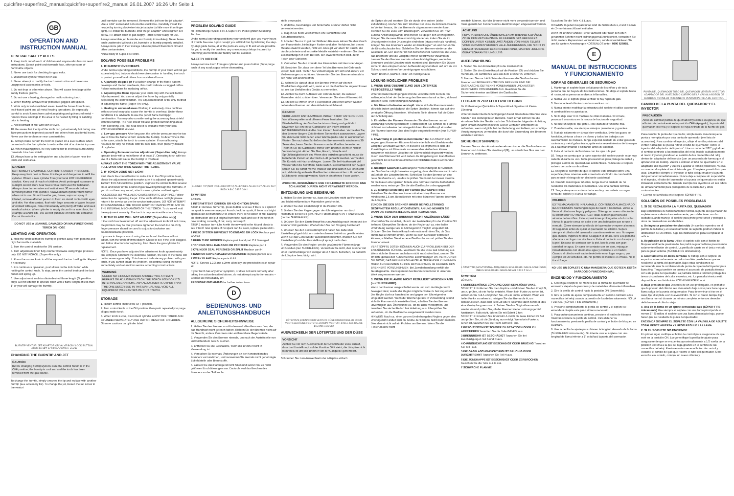quickfire+superfire2_manual:quickfire+superfire2_manual 26.01.2007 16:26 Uhr Seite 1
GB
OPERATION AND INSTRUCTION MANUAL
GENERAL SAFETY RULES
1. Keep torch out of reach of children and anyone who has not read instructions. Do not point torch towards face, other persons of flammable objects.
2. Never use torch for checking for gas leaks.
3. Disconnect cylinder when not in use.
4. Never attempt to modify the torch construction and never use unapproved accessories or fuels.
5. Do not drop or otherwise abuse. This will cause breakage at the safety fracture groove.
6. Do not use a leaking, damaged or malfunctioning torch.
7. When brazing, always wear protective goggles and gloves.
8. Work only in well-ventilated areas. Avoid the fumes from fluxes, lead-based paint and all metal heating operations. Be especially careful to avoid fumes from cadmium plating and galvanized metal – remove these coatings in the area to be heated by filing or sanding prior to heating.
9. Avoid contact of flux with skin or eyes.
10. Be aware that the tip of the torch can get extremely hot during use. Take precautions to protect yourself and others from accidental burns. Never use the torch on or near combustibles.
11. Always make certain the torch is placed on a level surface when connected to the fuel cylinder to reduce the risk of accidental top over.
12. When thawing pipes, be very careful not to overheat surrounding materials. Use heat shield.
13. Always have a fire extinguisher and a bucket of water near the torch and work area.
DANGER
EXTREMELY FLAMMABLE. CONTENTS UNDER PRESSURE. Keep away from heat or flame. It is illegal and dangerous to refill the cylinder. Obtain a new cylinder from your local ROTHENBERGER stockist. Keep out of reach of children. Avoid prolonged exposure to sunlight. Do not store near heat or in a room used for habitation. Always close burner valve and wait at least 30 seconds before removing burner from cylinder. Always detach cylinder from burner when not in use. Do not breathe gas, fumes, vapor or spray. If inhaled, remove affected person to fresh air. Avoid contact with eyes and skin. For skin contact, flush with large amounts of water. In case of contact with eyes, rinse immediately with plenty of water and seek medical advice. When cylinder is empty discard in a safe place, for example a landfill site, etc. Do not puncture or incinerate container. Do not throw in fire.
DO NOT USE A LEAKING, DAMAGED OR MALFUNCTIONING TORCH OR HOSE
LIGHTING AND OPERATION
1. Hold the torch so that the burntip is pointed away from persons and high flammable materials.
2. Turn the control knob to the ON position.
3. Turn adjustment knob fully counterclockwise using finger pressure only. DO NOT FORCE. (Super-Fire only.)
4. Press the control knob in all the way and the torch will ignite. Repeat if necessary.
5. For continuous operation, push down on the lock button while holding the control knob. To stop, press the control knob and the lock button will spring up.
6. Use adjustment knob to obtain desired flame length (Super-Fire only). Do not attempt to operate torch with a flame length of less than 1" or your will damage the burntip.
BURNTIP VENTURI JET ADAPTOR OR VALVE BODY LOCK BUTTON VENTURI SET SCREW CONTROL KNOB
CHANGING THE BURNTIP AND JET
CAUTION
Before changing burntips/jets be sure the control button is in the OFF position, the burntip is cool and and the torch has been removed from the gas source.
To change the burntip, simply unscrew the tip and replace with another burntip (see accessory list). To change the jet, loosen the set screw in the venturi
until burntube can be removed. Remove the jet from the jet adaptor*. Use a 7/32" socket and turn counter-clockwise. Carefully install the new jet by turning clockwise into jet adaptor (a little more than finger tight). Re-install the burntube onto the jet adaptor* and retighten set screw. Re-attach torch to gas supply. Torch is now ready for use.
Always assemble jet, burntube and burntip immediately. Never leave torch unattended without a jet, burntube or burntip properly installed. Always store jets in their storage tubes to protect them from dirt and other contaminates.
*Valve body in Super-Fire torch.
SOLVING POSSIBLE PROBLEMS
1. IF BURNTIP OVERHEATS
Under normal operating conditions, the burntip of your torch will not get excessively hot, but you should exercise caution in handling the torch to protect yourself and others from accidental burns.
a. A partially clogged jet If a sudden change in the flame pattern develops and the top overheats, this could indicate a clogged orifice. Follow instructions for replacing orifice.
b. Adjusting the flame Operate your torch only with the lock button fully depressed. You cannot adjust the flame by only partially depressing the control button. The adjustment knob is the only method of adjusting the flame (Super-Fire only).
c. Heating in enclosed areas Working in extremely close confines with your torch may also cause the burntip to overheat. Under these conditions it is advisable to use the pencil flame burntip/jet combination. You may also consider using the accessory heat shield with this burntip. The heat shield will also protect surrounding areas from scorching, etc. The heat shield is available from your local ROTHENBERGER stockist.
d. Low gas pressure After long use, the cylinder pressure may be too low to force the flame to burn outside the burntip. To determine is this is the case, attach the torch to a new cylinder. If normal burning resumes for only full minute with the new tank, then properly discard old cylinder.
e. Operating flame on too low adjustment (Super-Fire only) Always operate torch with a main flame of at least 1". Operating torch with too low of a flame will cause the burntip to overheat.
ALWAYS LIGHT THE TORCH WITH THE ADJUSTMENT VALVE FULL OPEN AND THEN ADJUST THE FLAME.
2. IF TORCH DOES NOT LIGHT
First check the control button to make it is in the ON position. Next, check the adjustment knob to make sure it is adjusted approximately 1/2 turn from full clockwise position. Depress the control button several times and listen for the sound of gas travelling through the burntube. If you do not hear any sound, attach a new cylinder and test again.
A CLOGGED JET WILL ALSO CAUSE ERRATIC LIGHTING. Follow instruction for replacing the jet. If the torch still does not light please return it for service as per the service instructions. DO NOT ATTEMPT TO DISASSEMBLE THE TORCH BODY OR TAMPER WITH ANY OF THE INTERNAL MECHANISMS OF THE TORCH. To do so will void the equipment warranty. The torch is only serviceable at our factory.
3. IF THE FLAME WILL NOT ADJUST (Super-Fire only)
If the torch has been turned off and the adjustment knob will not move, the problem may be that you have tightened the knob too far. Only finger pressure should be used to adjust to clockwise and counterclockwise positions.
If you are in the process of using the torch and the flame will not adjust, turn the torch off immediately. Check to see if the jet is clogged, and follow directions for replacing. Also check the gas cylinder for replacement.
NOTE: Once you have adjusted the adjustment knob approximately one complete turn from the clockwise position, the size of the flame will not increase appreciably. This does not indicate any problem with your torch. If you cannot locate the problem, discontinue using the torch immediately and return it for service according to instructions.
WARNING
UNDER NO CIRCUMSTANCES SHOULD YOU ATTEMPT REPAIRS OR ADJUSTMENTS ON THE TORCH BODY OR ITS INTERNAL MECHANISMS. ANY ADJUSTMENTS OTHER THAN THE ONE DESCRIBED IN THIS MANUAL WILL VOID ALL EQUIPMENT WARRANTIES ON THIS TORCH.
STORAGE
1. Return control knob to the OFF position.
2. Turn control knob to the ON position, then push repeatedly to purge all gas inside torch.
3. When torch is cool, disconnect cylinder and STORE TORCH AND CYLINDER SEPARATELY AND OUT OF REACH OF CHILDREN. Observe cautions on cylinder label.
PROBLEM SOLVING GUIDE
for Rothenberger Quick-Fire & Super-Fire Piezo Ignition Soldering Torches
Under normal operating conditions your torch will give you many hours of trouble free use. Upon receipt you will find that by following the step-by-step guide below, all of the parts are easy to fit and where possible for you to rectify the problem, any unnecessary delays incurred by returning your torch to our factory can be avoided.
SAFETY NOTICE
Always remove torch from gas cylinder and press button (G) to purge torch of any surplus gas before dismantling.
BURNER TIP (NOT INCLUDED WITH) ALLEN KEY ALLEN KEY ALLEN KEY BODY A B C D E F G H I
SYMPTOM
ACTION
1 INTERMITTENT IGNITION OR NO IGNITION SPARK
STEP 1: Remove burner tip, press button G to see if there is a spark if no spark is seen remove part A and check for spark, if there is a bright spark clean out burn tube A to ensure there is no solder or flux causing an obstruction and put original burn tube back and see if the torch in now working correctly, if not, carry out step 2:
STEP 2 replace burn tube A with the new unit in the kit and check to see if torch now sparks. If no spark can be seen, replace piezo unit F.
2 PIEZO SYSTEM DIFFICULT TO ENGAGE OR LOCK Replace part G/D/E/F
3 BURN TUBE BROKEN Replace part A and part C if Damaged
4 "O" RING SEAL DAMAGED OR PERISHED Replace part I
5 CYLINDER SEAL PERISHED OR SPLIT Replace part H
6 IGNITION CUP DAMAGED OR CRACKED Replace parts B & C
7 WEAK FLAME Replace parts K & L
NOTE: Screws 1,2,3 and a 2mm allen key are provided in each repair kit.
If your torch has any other symptom, or does not work correctly after taking the action described above, do not attempt any further repairs – Contact us immediately on:
FREEFONE 0800 626985 for further instructions.
D
BEDIENUNGS- UND ANLEITUNGSHANDBUCH
ALLGEMEINE SICHERHEITSHINWEISE
1. Halten Sie den Brenner von Kindern und allen Personen fern, die das Handbuch nicht gelesen haben. Richten Sie den Brenner nicht auf Ihr Gesicht, andere Personen oder entflammbare Gegenstände.
2. Verwenden Sie den Brenner niemals, um nach der Austrittstelle von entweichendem Gas zu suchen.
3. Entfernen Sie die Gasflasche, wenn der Brenner nicht in Verwendung ist.
4. Versuchen Sie niemals, Änderungen an der Konstruktion des Brenners vorzunehmen, und verwenden Sie niemals nicht genehmigte Zubehörteile oder Brennstoffe.
5. Lassen Sie das Hartlötgerät nicht fallen und setzen Sie es nicht größeren Erschütterungen aus. Dadurch wird das Brechen des Brenners an der Sollbruch-
stelle verursacht.
6. Undichte, beschädigte und fehlerhafte Brenner dürfen nicht verwendet werden.
7. Tragen Sie beim Löten immer eine Schutzbrille und Schutzhandschuhe.
8. Arbeiten Sie nur in gut durchlüfteten Räumen. Atmen Sie den Rauch von Flussmitteln, bleihaltigen Farben und allen Verfahren, bei denen Metalle erwärmt werden, nicht ein. Dies gilt vor allem für Rauch, der durch cadmierte und verzinkte Metalle entsteht – entfernen Sie diese Beschichtungen in dem Bereich, der erwärmt werden wird, durch Feilen oder Schleifen.
9. Vermeiden Sie den Kontakt des Flussmittels mit Haut oder Augen.
10. Beachten Sie, dass der obere Teil des Brenners bei Gebrauch extrem heiß wird. Treffen Sie Vorkehrungen, um sich und andere vor Verbrennungen zu schützen. Verwenden Sie den Brenner niemals in der Nähe von Brennstoffen.
11. Achten Sie darauf, dass der Brenner immer auf ebenen Oberflächen abgestellt wird, wenn er an die Gasflasche angeschlossen ist, um das Umfallen des Geräts zu vermeiden.
12. Achten Sie beim Auftauen von Rohren darauf, die äußeren Materialien nicht zu überhitzen. Verwenden Sie einen Wärmeschild.
13. Stellen Sie immer einen Feuerlöscher und einen Eimer Wasser neben dem Brenner und dem Arbeitsbereich bereit.
GEFAHR
SEHR LEICHT ENTFLAMMBAR. INHALT STEHT UNTER DRUCK. Von Wärmequellen und offenem Feuer fernhalten. Die Wiederbefüllung der Gasflasche ist unzulässig und gefährlich. Erwerben Sie eine neue Gasflasche von Ihrem örtlichen ROTHENBERGER-Händler. Von Kindern fernhalten. Vermeiden Sie, den Brenner längere Zeit direktem Sonnenlicht auszusetzen. Lagern Sie den Gerät nicht neben einer Wärmequelle oder in Wohnräumen. Warten Sie nach dem Schließen des Brennerventils mindestens 30 Sekunden, bevor Sie den Brenner von der Gasflasche entfernen. Trennen Sie die Gasflasche immer vom Brenner, wenn er nicht in Verwendung ist. Atmen Sie Gas, Rauch, Dämpfe und Sprühflüssigkeit nicht ein. Wenn dies trotzdem geschieht, muss die betreffende Person an die frische Luft gebracht werden. Vermeiden Sie Kontakt mit Haut und Augen. Lassen Sie bei Hautkontakt viel Wasser über die betroffene Stelle laufen. Bei Kontakt mit den Augen spülen Sie sie sofort mit viel Wasser aus und suchen Sie einen Arzt auf. Vollständig entleerte Gasflaschen müssen sicher z. B. auf einer Mülldeponie entsorgt werden. Nicht in ein offenes Feuer werfen.
UNDICHTE, BESCHÄDIGTE UND FEHLERHAFTE BRENNER UND SCHLÄUCHE DÜRFEN NICHT VERWENDET WERDEN.
ENTZÜNDUNG UND BEDIENUNG
1. Halten Sie den Brenner so, dass die Lötspitze nicht auf Personen und leicht entflammbare Materialien gerichtet ist.
2. Drehen Sie den Einstellknopf in die Position ON.
3. Drehen Sie den Regler gegen den Uhrzeigersinn nur durch Handdruck so weit es geht. NICHT übermässig KRAFT ANWENDEN (nur bei SUPER-FIRE).
4. Drücken Sie den Einstellknopf bis zum Anschlag nach innen und der Brenner wird gezündet. Wiederholen Sie den Vorgang bei Bedarf.
5. Drücken Sie den Feststellknopf und halten Sie dabei den Einstellknopf gedrückt, um unterbrochenen Betrieb zu gewährleisten. Wenn Sie das Gerät wieder ausschalten möchten, drücken Sie den Einstellknopf und der Feststellknopf springt nach oben.
6. Verwenden Sie den Regler, um die gewünschte Flammenlänge einzustellen (nur SUPER-FIRE). Versuchen Sie nicht, den Brenner mit einer Flammenlänge von weniger als 2,6 cm zu betreiben, da dadurch die Lötspitze beschädigt wird.
LÖTSPITZE BRENNROHR VENTURI DÜSE DRUCKREGLER ODER VENTILGEHÄUSE FESTSTELLKNOPF VENTURI-STELL-SCHRAUBE EINSTELLKNOPF
AUSWECHSELN DER LÖTSPITZE UND DER DÜSE
VORSICHT
Achten Sie vor dem Auswechseln der Lötspitze/der Düse darauf, dass der Einstellknopf auf der Position OFF steht, die Lötspitze nicht mehr heiß ist und der Brenner von der Gasquelle getrennt ist.
Schrauben Sie zum Auswechseln der Lötspitze einfach
die Spitze ab und ersetzen Sie sie durch eine andere (siehe Zubehörliste). Drehen Sie zum Wechsel der Düse die Einstellschraube im Venturi heraus, bis das Brennrohr abgenommen werden kann. Trennen Sie die Düse vom Druckregler*. Verwenden Sie ein 7/32"-Europa-Anschlussgewinde und drehen Sie gegen den Uhrzeigersinn. Bringen Sie die neue Düse vorsichtig wieder an, indem Sie sie im Uhrzeigersinn in den Druckregler eindrehen (etwas mehr als handfest). Bringen Sie das Brennrohr wieder am Druckregler* an und ziehen Sie die Einstellschraube fest. Schließen Sie den Brenner wieder an die Gasquelle an. Der Brenner ist nun betriebsbereit. Setzen Sie die Düse, das Brennrohr und die Lötspitze immer sofort wieder zusammen. Lassen Sie den Brenner niemals unbeaufsichtigt liegen, wenn das Brennrohr und die Lötspitze nicht montiert sind. Bewahren Sie Düsen immer in den entsprechenden Aufbewahrungsbehältern auf, um sie vor Schmutz und anderen Verunreinigungen zu schützen.
*Beim Brenner „SUPER-FIRE" ein Ventilgehäuse
LÖSUNG MÖGLICHER PROBLEME
1. WENN EINE ÜBERHITZUNG DER LÖTSPITZE FESTGESTELLT WIRD
Unter normalen Bedingungen wird die Lötspitze nicht zu heiß. Sie sollten jedoch bei der Bedienung des Brenners darauf achten, sich und anderen keine Verbrennungen zuzufügen.
a. Die Düse ist teilweise verstopft. Wenn sich die Flammenstruktur plötzlich ändert und dadurch die Spitze überhitzt, könnte das auf eine verstopfte Öffnung hinweisen. Wechseln Sie in diesem Fall die Düse laut Anleitung aus.
b. Einstellen der Flamme Verwenden Sie den Brenner nur mit vollständig heruntergedrücktem Feststellknopf. Sie können die Flamme nicht mit nur teilweise heruntergedrücktem Feststellknopf einstellen. Die Flamme kann nur über den Regler eingestellt werden (nur SUPER-FIRE).
c. Erwärmung in geschlossenen Räumen Bei der Arbeit in sehr engen, geschlossenen Räumen könnte ebenfalls ein Überhitzen der Lötspitze verursacht werden. In diesem Fall empfiehlt es sich, die Punktlötspitze mit Düsensatz zu verwenden. Außerdem könnte zusammen mit dieser Lötspitze ein Wärmeschild eingesetzt werden. Durch den Wärmeschild wird zudem die Umgebung vor Brandflecken geschützt. Er ist bei Ihrem örtlichen ROTHENBERGER-Fachhändler erhältlich.
d. Niedriger Gasdruck Nach längerer Verwendung ist der Druck in der Gasflasche möglicherweise so gering, dass die Flamme nicht mehr außerhalb der Lötspitze brennt. Schließen Sie den Brenner an eine neue Gasflasche an, um das zu prüfen. Wenn mit der neuen Flasche für die Dauer einer ganzen Minute eine normale Flamme beibehalten werden kann, entsorgen Sie die alte Gasflasche ordnungsgemäß.
e. Zu niedrige Einstellung der Flamme (nur SUPER-FIRE) Betreiben Sie den Brenner immer mit einer Hauptflamme von mindestens 2,5 cm. Beim Betrieb mit einer kürzeren Flamme überhitzt die Lötspitze.
ZÜNDEN SIE DEN BRENNER IMMER BEI VOLLSTÄNDIG GEÖFFNETEM REGULATIONSVENTIL AN UND NEHMEN SIE DANN DIE FEINEINSTELLUNG DER FLAMME VOR.
2. WENN SICH DER BRENNER NICHT ANZÜNDEN LÄSST
Überprüfen Sie zunächst, ob sich der Feststellknopf in der Position ON befindet. Überprüfen Sie dann, ob der Regler auf ca. eine halbe Umdrehung weniger als im Uhrzeigersinn möglich eingestellt ist. Drücken Sie den Feststellknopf mehrmals und hören Sie, ob Gas durch das Brennrohr strömt. Wenn Sie kein Geräusch feststellen können, schließen Sie eine neue Gasflasche an und prüfen Sie den Brenner erneut.
VERSTOPFTE DÜSEN KÖNNEN AUCH ZU PROBLEMEN BEI DER ENTZÜNDUNG FÜHREN. Wechseln Sie die Düse laut Anleitung aus. Wenn sich der Brenner auch dann nicht entzünden lässt, senden Sie ihn bitte gemäß den Kundenservice-Bestimmungen ein. VERSUCHEN SIE NICHT, DAS BRENNERGEHÄUSE AUSEINANDER ZU NEHMEN ODER ÄNDERUNGEN AN DEN MECHANISMEN IM INNEREN DES BRENNERS VORZUNEHMEN. Bei Zuwiderhandlung verfällt die Gerätegarantie. Die Reparatur des Brenners kann nur in unserem Werk vorgenommen werden.
3. WENN DIE FLAMME NICHT REGULIERT WERDEN KANN (nur SUPER-FIRE)
Wenn der Brenner ausgeschaltet wurde und sich der Regler nicht bewegen lässt, wurde der Regler möglicherweise zu fest zugedreht. Der Regler darf nur handfest im und gegen den Uhrzeigersinn eingestellt werden. Wenn der Brenner gerade in Verwendung ist und sich die Flamme nicht einstellen lässt, schalten Sie den Brenner unverzüglich aus. Überprüfen Sie, ob die Düse verstopft ist, und tauschen Sie sie bei Bedarf laut Anleitung aus. Überprüfen Sie außerdem, ob die Gasflasche ausgetauscht werden muss.
HINWEIS: Nach ca. einer ganzen Umdrehung des Reglers gegen den Uhrzeigersinn ändert sich die Größe der Flamme nicht mehr merklich. Dies deutet nicht auf ein Problem am Brenner. Wenn Sie die Fehlerursache nicht
ermitteln können, darf der Brenner nicht mehr verwendet werden und muss gemäß den Kundenservice-Bestimmungen eingesendet werden.
ACHTUNG
REPARATUREN UND ÄNDERUNGEN AM BRENNERGEHÄUSE ODER DEN MECHANISMEN IM INNEREN DES BRENNERS DÜRFEN UNTER KEINEN UMSTÄNDEN VON IHNEN SELBST VORGENOMMEN WERDEN. ALLE ÄNDERUNGEN, DIE NICHT IN DIESEM HANDBUCH BESCHRIEBEN SIND, MACHEN JEGLICHE GERÄTEGARANTIE UNGÜLTIG.
AUFBEWAHRUNG
1. Stellen Sie den Einstellknopf in die Position OFF.
2. Stellen Sie den Einstellknopf auf die Position ON und drücken Sie mehrmals, um sämtliches Gas aus dem Brenner zu entfernen.
3. Trennen Sie nach Abkühlen des Brenners die Gasflasche vom Brenner und BEWAHREN SIE DEN BRENNER UND DIE GASFLASCHE GETRENNT VONEINANDER UND AUSSER REICHWEITE VON KINDERN AUF. Beachten Sie die Sicherheitshinweise am Etikett der Gasflasche.
LEITFADEN ZUR FEHLERBEHEBUNG
für Rothenberger Quick-Fire & Super-Fire-Lötgeräte mit Piezo-Zündung
Unter normalen Betriebsbedingungen bietet Ihnen dieser Brenner viele Stunden des störungsfreien Betriebs. Nach Erhalt können Sie die einzelnen Teile des Geräts nach den Schritten der folgenden Anleitung ganz einfach zusammensetzen. Dieser Leitfaden unterstützt Sie außerdem, wenn möglich, bei der Behebung von Fehlern, um unnötige Verzögerungen zu vermeiden, die durch die Einsendung des Brenners entstehen könnten.
SICHERHEITSHINWEIS
Trennen Sie vor dem Auseinandernehmen immer die Gasflasche vom Brenner und drücken Sie den Knopf (G), um sämtliches Gas aus dem Brenner zu entfernen.
LÖTSPITZE (NICHT ENTHALTEN) INBUS-SCHLÜSSEL INBUS-SCHLÜSSEL INBUS-SCHLÜSSEL GEHÄUSE A B C D E F G H I
SYMPTOM
LÖSUNG
1 UNREGELMÄßIGE ZÜNDUNG ODER KEIN ZÜNDFUNKE.
SCHRITT 1: Entfernen Sie die Lötspitze und drücken Sie den Knopf G, um zu prüfen, ob ein Funke entsteht. Wenn kein Funke zu sehen ist, entfernen Sie Teil A und prüfen Sie, ob ein Funke entsteht. Wenn ein heller Funke zu sehen ist, reinigen Sie das Brennrohr A, um sicherzustellen, dass sich kein Lot oder Flussmittel darin befindet, das eine Verstopfung verursacht. Setzen Sie das Originalbrennerrohr wieder ein und prüfen Sie, ob der Brenner wieder ordnungsgemäß funktioniert. Falls nicht, fahren Sie mit Schritt 2 fort:
SCHRITT 2: Ersetzen Sie Brennrohr A durch die neue Einheit im Set und prüfen Sie, ob die Zündung nun erfolgt. Wenn kein Funke zu sehen ist, tauschen Sie die Piezo-Einheit F aus.
2 PIEZO-SYSTEM IST SCHWER ZU BETÄTIGEN ODER ZU ARRETIEREN Tauschen Sie die Teile G/D/E/F aus.
3 BRENNROHR IST BESCHÄDIGT Tauschen Sie bei Beschädigungen Teil A und C aus.
4 O-RINGDICHTUNG IST BESCHÄDIGT ODER BRÜCHIG Tauschen Sie Teil I aus.
5 DIE GASFLASCHENDICHTUNG IST BRÜCHIG ODER DURCHTRENNT Tauschen Sie Teil H aus.
6 DIE ZÜNDKAPPE IST BESCHÄDIGT ODER ZERBROCHEN Tauschen Sie die Teile B & C aus.
7 SCHWACHE FLAMME
Tauschen Sie die Teile K & L aus.
HINWEIS: In jedem Reparaturset sind die Schrauben 1, 2 und 3 sowie ein 2-mm-Inbusschlüssel enthalten.
Wenn Ihr Brenner andere Fehler aufweist oder nach den oben genannten Schritten nicht ordnungsgemäß funktioniert, versuchen Sie nicht, weitere Reparaturen vorzunehmen, sondern kontaktieren Sie uns für weitere Anweisungen KOSTENLOS unter: 0800 626985.
E
MANUAL DE INSTRUCCIONES Y FUNCIONAMIENTO
NORMAS GENERALES DE SEGURIDAD
1. Mantenga el soplete lejos del alcance de los niños y de toda persona que no haya leído las instrucciones. No dirija el soplete hacia el rostro, otras personas u objetos inflamables.
2. Nunca use el soplete para verificar si hay fugas de gas.
3. Desconecte el cilindro cuando no esté en uso.
4. Nunca intente modificar la estructura del soplete ni utilice accesorios ni combustibles no aprobados.
5. No lo deje caer ni lo maltrate de otras maneras. Si lo hace, provocará una rotura en la ranura de fractura de seguridad.
6. No use un soplete que gotee, esté dañado o funcione mal.
7. Cuando suelde, use siempre anteojos protectores y guantes.
8. Trabaje solamente en áreas bien ventiladas. Evite los gases de fundición, pinturas a base de plomo y todos los trabajos con calentamiento de metales. Tenga especial cuidado de evitar gases de cadmiado y metal galvanizado; quite estos revestimientos del área que va a calentar limando o soldando antes de calentar.
9. Evite el contacto del fundente con los ojos o la piel.
10. Tenga en cuenta que la parte superior del soplete puede estar muy caliente durante su uso. Tome precauciones para protegerse usted y proteger a otros de quemaduras accidentales. Nunca use el soplete sobre o cerca de combustibles.
11. Asegúrese siempre de que el soplete esté ubicado sobre una superficie plana mientras esté conectado al cilindro de combustible para reducir el riesgo de un desborde accidental.
12. Cuando descongele tuberías, tenga mucho cuidado de no recalentar los materiales circundantes. Use una pantalla térmica.
13. Tenga siempre un extintor de incendio y una cubeta con agua cerca del soplete y el área de trabajo.
PELIGRO
EXTREMADAMENTE INFLAMABLE. CONTENIDO ALMACENADO BAJO PRESIÓN. Manténgalo lejos del calor o las llamas. Volver a llenar el cilindro es ilegal y peligroso. Obtenga un nuevo cilindro de su distribuidor ROTHENBERGER local. Manténgalo fuera del alcance de los niños. Evite exposiciones prolongadas a la luz solar. Nunca lo guarde cerca del calor o en una habitación que se use a menudo. Cierre siempre la válvula del quemador y espere al menos 30 segundos antes de quitar el quemador del cilindro. Separe siempre el cilindro del quemador cuando no esté en uso. No aspire gas, humos, vapores ni rocío. Si alguien lo inhala, lleve a la persona afectada a un lugar con aire fresco. Evite el contacto con los ojos y la piel. En caso de contacto con la piel, lave la zona con gran cantidad de agua. En caso de contacto con los ojos, enjuague inmediatamente con abundante agua y consulte a un médico. Cuando el cilindro esté vacío deséchelo en un lugar seguro, por ejemplo en un vertedero, etc. No perfore ni incinere el envase. No lo tire al fuego.
NO USE UN SOPLETE O UNA MANGUERA QUE GOTEEN, ESTÉN DAÑADOS O FUNCIONEN MAL
ENCENDIDO Y FUNCIONAMIENTO
1. Sostenga el soplete de manera que la punta del quemador se encuentre alejada de personas y de materiales altamente inflamables.
2. Gire la perilla de control hacia la posición ON (Encendido).
3. Gire la perilla de ajuste completamente en sentido contrario a las manecillas del reloj usando la presión de los dedos solamente. NO LA FUERCE. (SÚPER-FIRE únicamente.)
4. Presione completamente la perilla de control y el soplete se encenderá. Repita este paso si fuera necesario.
5. Para un funcionamiento continuo, presione el botón de bloqueo mientras sostiene la perilla de control. Para detener su funcionamiento, presione la perilla de control y el botón de bloqueo se levantará.
6. Use la perilla de ajuste para obtener la longitud deseada de la llama (SÚPER-FIRE únicamente). No intente usar el soplete con una longitud de llama inferior a 1" o dañará la punta del quemador.
PUNTA DEL QUEMADOR TUBO DEL QUEMADOR VENTURI INYECTOR ADAPTADOR DEL INYECTOR O CUERPO DE LA VÁLVULA BOTÓN DE BLOQUEO TORNILLO PRISIONERO VENTURI PERILLA DE CONTROL
CAMBIO DE LA PUNTA DEL QUEMADOR Y EL INYECTOR
PRECAUCIÓN
Antes de cambiar puntas de quemador/inyectores asegúrese de que el botón de control esté en la posición OFF (Apagado), la punta del quemador esté fría y el soplete se haya retirado de la fuente de gas.
Para cambiar la punta del quemador, simplemente desenrosque la punta y reemplácela por otra punta de quemador (ver lista de accesorios). Para cambiar el inyector, afloje el tornillo prisionero del venturi hasta que se pueda retirar el tubo del quemador. Retire el inyector del adaptador del inyector*. Use un cubo de 7/32" y gírelo en el sentido contrario a las manecillas del reloj. Instale cuidadosamente el nuevo inyector girando en el sentido de las manecillas del reloj dentro del adaptador del inyector (con un poco más de fuerza que al apretar con los dedos). Vuelva a colocar el tubo del quemador en el adaptador del inyector* y vuelva a ajustar el tornillo prisionero. Vuelva a conectar el soplete al suministro de gas. El soplete ya está listo para usar. Ensamble siempre el inyector, el tubo del quemador y la punta del quemador inmediatamente. Nunca deje el soplete sin supervisión si el inyector, el tubo del quemador o la punta del quemador no están instalados correctamente. Guarde siempre los inyectores en sus tubos de almacenamiento para protegerlos de la suciedad y otros contaminantes.
* Cuerpo de la válvula en el soplete SÚPER-FIRE.
SOLUCIÓN DE POSIBLES PROBLEMAS
1. SI SE RECALIENTA LA PUNTA DEL QUEMADOR
Bajo condiciones de funcionamiento normal, la punta del quemador del soplete no se calentará excesivamente, pero debe tener mucho cuidado cuando maneje el soplete para protegerse usted y proteger a otros de quemaduras accidentales.
a. Un inyector parcialmente obstruido Un cambio repentino en el patrón de la llama y el recalentamiento de la punta podrían indicar la obstrucción de un orificio. Siga las instrucciones para reemplazar el orificio.
b. Regulación de la llama Utilice el soplete sólo con el botón de bloqueo totalmente presionado. No podrá regular la llama presionando solamente el botón de control. La perilla de ajuste es el único método para regular la llama (SÚPER-FIRE únicamente).
c. Calentamiento en áreas cerradas Si trabaja con el soplete en espacios extremadamente cerrados también puede hacer que se recaliente la punta del quemador. Bajo estas condiciones se recomienda usar la combinación de punta del quemador/inyector para llama fina. Tenga también en cuenta el accesorio de pantalla térmica con esta punta del quemador. La pantalla térmica también protege las áreas circundantes del calor excesivo, etc. La pantalla térmica está disponible en su distribuidor ROTHENBERGER local.
d. Baja presión de gas Después de un uso prolongado, es probable que la presión del cilindro sea demasiado baja como para hacer que la llama salga de la punta del quemador. Para determinar si ése es el caso, fije el soplete a un nuevo cilindro. Si con el nuevo tanque logra una llama normal durante un minuto completo, entonces deseche debidamente el cilindro viejo.
e. Uso de la llama en un ajuste demasiado bajo (SÚPER-FIRE únicamente) Use siempre el soplete con una llama principal de al menos 1". Si utiliza el soplete con una llama demasiado baja, puede hacer que se recaliente la punta del quemador.
ENCIENDA SIEMPRE EL SOPLETE CON LA VÁLVULA DE AJUSTE TOTALMENTE ABIERTA Y LUEGO REGULE LA LLAMA.
2. SI EL SOPLETE NO ENCIENDE
En primer lugar, verifique el botón de control para asegurarse de que esté en la posición ON. Luego verifique la perilla de ajuste para asegurarse de que se encuentra aproximadamente a 1/2 vuelta de la posición extrema a la que se llega girando en el sentido de las manecillas del reloj. Presione varias veces el botón de control y escuche el sonido del gas que recorre el tubo del quemador. Si no escucha ese sonido, coloque un nuevo cilindro y